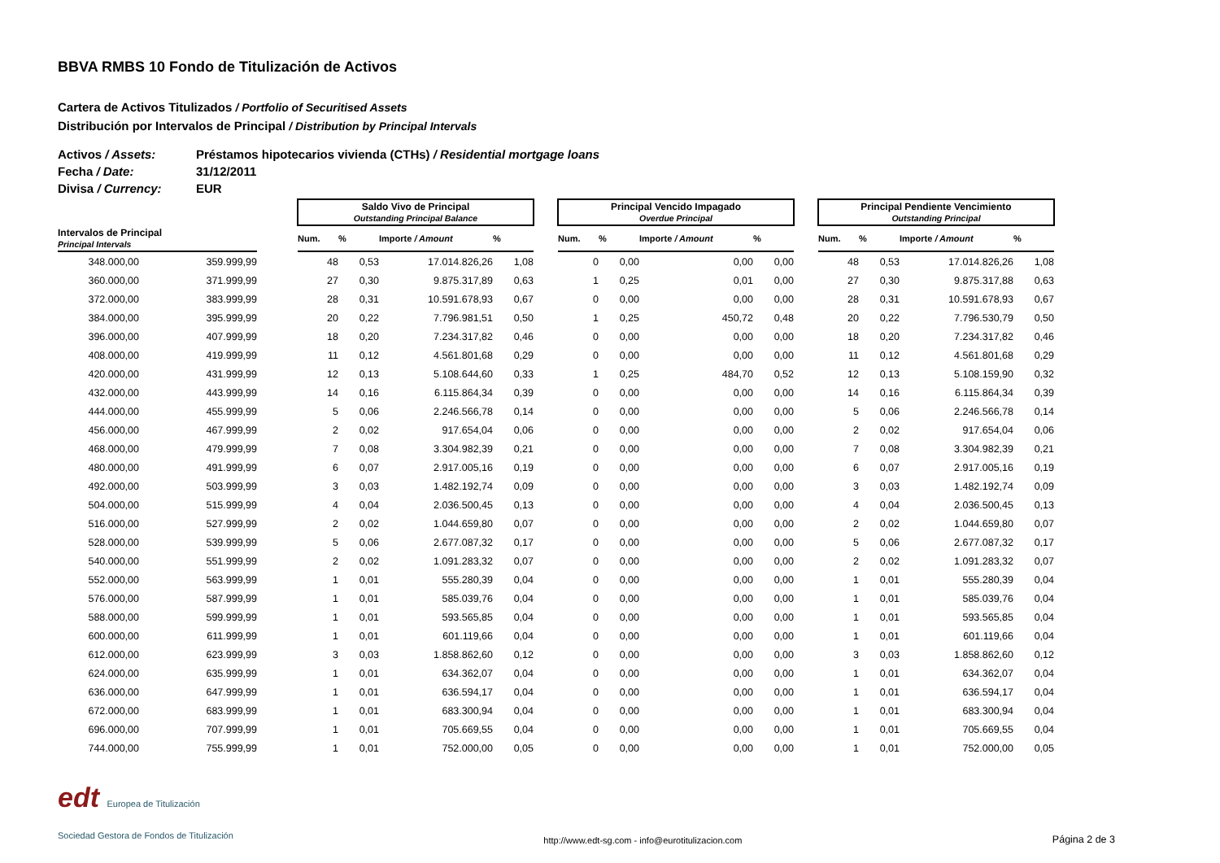BBVA RMBS 10 Fondo de Titulización de Activos
Cartera de Activos Titulizados / Portfolio of Securitised Assets
Distribución por Intervalos de Principal / Distribution by Principal Intervals
Activos / Assets: Préstamos hipotecarios vivienda (CTHs) / Residential mortgage loans
Fecha / Date: 31/12/2011
Divisa / Currency: EUR
| | | | Saldo Vivo de Principal Outstanding Principal Balance | | | | | Principal Vencido Impagado Overdue Principal | | | | | Principal Pendiente Vencimiento Outstanding Principal | | | |
| --- | --- | --- | --- | --- | --- | --- | --- | --- | --- | --- | --- | --- | --- | --- | --- | --- |
| Intervalos de Principal Principal Intervals | | | Num. | % | Importe / Amount | % | | Num. | % | Importe / Amount | % | | Num. | % | Importe / Amount | % |
| 348.000,00 | 359.999,99 | | 48 | 0,53 | 17.014.826,26 | 1,08 | | 0 | 0,00 | 0,00 | 0,00 | | 48 | 0,53 | 17.014.826,26 | 1,08 |
| 360.000,00 | 371.999,99 | | 27 | 0,30 | 9.875.317,89 | 0,63 | | 1 | 0,25 | 0,01 | 0,00 | | 27 | 0,30 | 9.875.317,88 | 0,63 |
| 372.000,00 | 383.999,99 | | 28 | 0,31 | 10.591.678,93 | 0,67 | | 0 | 0,00 | 0,00 | 0,00 | | 28 | 0,31 | 10.591.678,93 | 0,67 |
| 384.000,00 | 395.999,99 | | 20 | 0,22 | 7.796.981,51 | 0,50 | | 1 | 0,25 | 450,72 | 0,48 | | 20 | 0,22 | 7.796.530,79 | 0,50 |
| 396.000,00 | 407.999,99 | | 18 | 0,20 | 7.234.317,82 | 0,46 | | 0 | 0,00 | 0,00 | 0,00 | | 18 | 0,20 | 7.234.317,82 | 0,46 |
| 408.000,00 | 419.999,99 | | 11 | 0,12 | 4.561.801,68 | 0,29 | | 0 | 0,00 | 0,00 | 0,00 | | 11 | 0,12 | 4.561.801,68 | 0,29 |
| 420.000,00 | 431.999,99 | | 12 | 0,13 | 5.108.644,60 | 0,33 | | 1 | 0,25 | 484,70 | 0,52 | | 12 | 0,13 | 5.108.159,90 | 0,32 |
| 432.000,00 | 443.999,99 | | 14 | 0,16 | 6.115.864,34 | 0,39 | | 0 | 0,00 | 0,00 | 0,00 | | 14 | 0,16 | 6.115.864,34 | 0,39 |
| 444.000,00 | 455.999,99 | | 5 | 0,06 | 2.246.566,78 | 0,14 | | 0 | 0,00 | 0,00 | 0,00 | | 5 | 0,06 | 2.246.566,78 | 0,14 |
| 456.000,00 | 467.999,99 | | 2 | 0,02 | 917.654,04 | 0,06 | | 0 | 0,00 | 0,00 | 0,00 | | 2 | 0,02 | 917.654,04 | 0,06 |
| 468.000,00 | 479.999,99 | | 7 | 0,08 | 3.304.982,39 | 0,21 | | 0 | 0,00 | 0,00 | 0,00 | | 7 | 0,08 | 3.304.982,39 | 0,21 |
| 480.000,00 | 491.999,99 | | 6 | 0,07 | 2.917.005,16 | 0,19 | | 0 | 0,00 | 0,00 | 0,00 | | 6 | 0,07 | 2.917.005,16 | 0,19 |
| 492.000,00 | 503.999,99 | | 3 | 0,03 | 1.482.192,74 | 0,09 | | 0 | 0,00 | 0,00 | 0,00 | | 3 | 0,03 | 1.482.192,74 | 0,09 |
| 504.000,00 | 515.999,99 | | 4 | 0,04 | 2.036.500,45 | 0,13 | | 0 | 0,00 | 0,00 | 0,00 | | 4 | 0,04 | 2.036.500,45 | 0,13 |
| 516.000,00 | 527.999,99 | | 2 | 0,02 | 1.044.659,80 | 0,07 | | 0 | 0,00 | 0,00 | 0,00 | | 2 | 0,02 | 1.044.659,80 | 0,07 |
| 528.000,00 | 539.999,99 | | 5 | 0,06 | 2.677.087,32 | 0,17 | | 0 | 0,00 | 0,00 | 0,00 | | 5 | 0,06 | 2.677.087,32 | 0,17 |
| 540.000,00 | 551.999,99 | | 2 | 0,02 | 1.091.283,32 | 0,07 | | 0 | 0,00 | 0,00 | 0,00 | | 2 | 0,02 | 1.091.283,32 | 0,07 |
| 552.000,00 | 563.999,99 | | 1 | 0,01 | 555.280,39 | 0,04 | | 0 | 0,00 | 0,00 | 0,00 | | 1 | 0,01 | 555.280,39 | 0,04 |
| 576.000,00 | 587.999,99 | | 1 | 0,01 | 585.039,76 | 0,04 | | 0 | 0,00 | 0,00 | 0,00 | | 1 | 0,01 | 585.039,76 | 0,04 |
| 588.000,00 | 599.999,99 | | 1 | 0,01 | 593.565,85 | 0,04 | | 0 | 0,00 | 0,00 | 0,00 | | 1 | 0,01 | 593.565,85 | 0,04 |
| 600.000,00 | 611.999,99 | | 1 | 0,01 | 601.119,66 | 0,04 | | 0 | 0,00 | 0,00 | 0,00 | | 1 | 0,01 | 601.119,66 | 0,04 |
| 612.000,00 | 623.999,99 | | 3 | 0,03 | 1.858.862,60 | 0,12 | | 0 | 0,00 | 0,00 | 0,00 | | 3 | 0,03 | 1.858.862,60 | 0,12 |
| 624.000,00 | 635.999,99 | | 1 | 0,01 | 634.362,07 | 0,04 | | 0 | 0,00 | 0,00 | 0,00 | | 1 | 0,01 | 634.362,07 | 0,04 |
| 636.000,00 | 647.999,99 | | 1 | 0,01 | 636.594,17 | 0,04 | | 0 | 0,00 | 0,00 | 0,00 | | 1 | 0,01 | 636.594,17 | 0,04 |
| 672.000,00 | 683.999,99 | | 1 | 0,01 | 683.300,94 | 0,04 | | 0 | 0,00 | 0,00 | 0,00 | | 1 | 0,01 | 683.300,94 | 0,04 |
| 696.000,00 | 707.999,99 | | 1 | 0,01 | 705.669,55 | 0,04 | | 0 | 0,00 | 0,00 | 0,00 | | 1 | 0,01 | 705.669,55 | 0,04 |
| 744.000,00 | 755.999,99 | | 1 | 0,01 | 752.000,00 | 0,05 | | 0 | 0,00 | 0,00 | 0,00 | | 1 | 0,01 | 752.000,00 | 0,05 |
edt Europea de Titulización
Sociedad Gestora de Fondos de Titulización
http://www.edt-sg.com - info@eurotitulizacion.com
Página 2 de 3